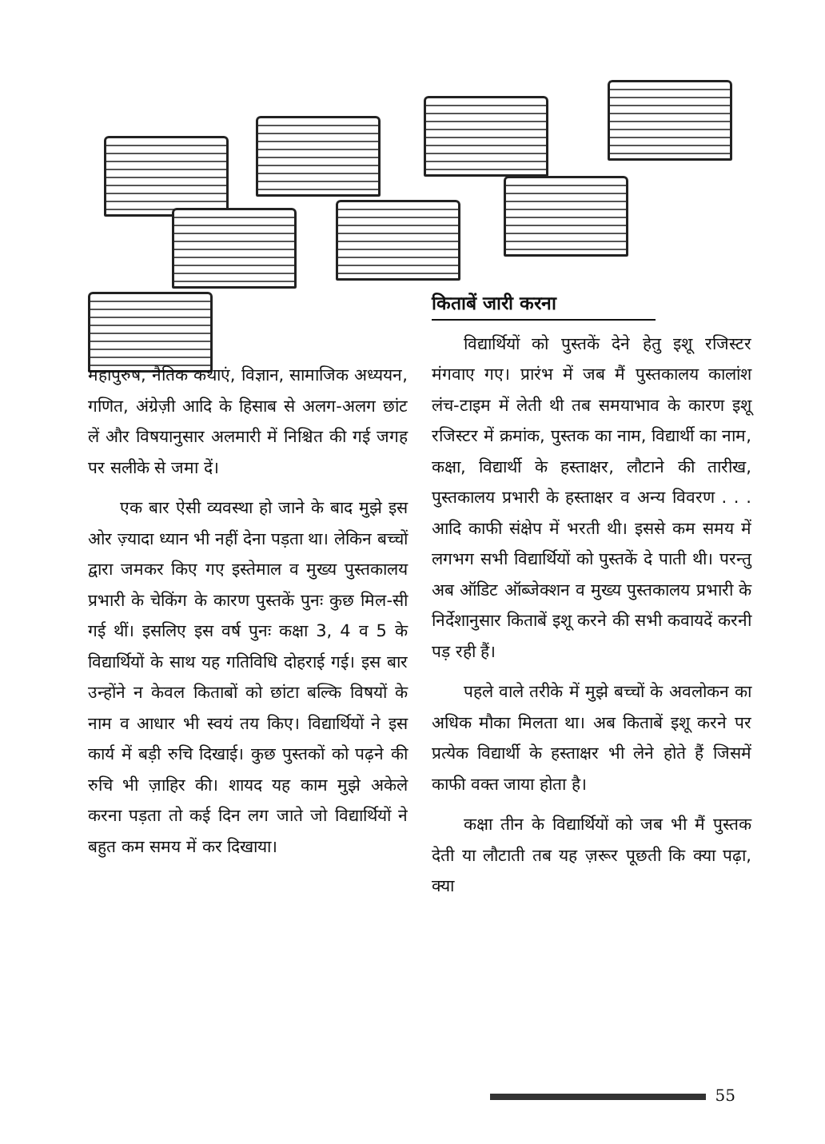महापुरुष, नैतिक कथाएं, विज्ञान, सामाजिक अध्ययन, गणित, अंग्रेज़ी आदि के हिसाब से अलग-अलग छांट लें और विषयानुसार अलमारी में निश्चित की गई जगह पर सलीके से जमा दें।
एक बार ऐसी व्यवस्था हो जाने के बाद मुझे इस ओर ज़्यादा ध्यान भी नहीं देना पड़ता था। लेकिन बच्चों द्वारा जमकर किए गए इस्तेमाल व मुख्य पुस्तकालय प्रभारी के चेकिंग के कारण पुस्तकें पुनः कुछ मिल-सी गई थीं। इसलिए इस वर्ष पुनः कक्षा 3, 4 व 5 के विद्यार्थियों के साथ यह गतिविधि दोहराई गई। इस बार उन्होंने न केवल किताबों को छांटा बल्कि विषयों के नाम व आधार भी स्वयं तय किए। विद्यार्थियों ने इस कार्य में बड़ी रुचि दिखाई। कुछ पुस्तकों को पढ़ने की रुचि भी ज़ाहिर की। शायद यह काम मुझे अकेले करना पड़ता तो कई दिन लग जाते जो विद्यार्थियों ने बहुत कम समय में कर दिखाया।
किताबें जारी करना
विद्यार्थियों को पुस्तकें देने हेतु इशू रजिस्टर मंगवाए गए। प्रारंभ में जब मैं पुस्तकालय कालांश लंच-टाइम में लेती थी तब समयाभाव के कारण इशू रजिस्टर में क्रमांक, पुस्तक का नाम, विद्यार्थी का नाम, कक्षा, विद्यार्थी के हस्ताक्षर, लौटाने की तारीख, पुस्तकालय प्रभारी के हस्ताक्षर व अन्य विवरण . . . आदि काफी संक्षेप में भरती थी। इससे कम समय में लगभग सभी विद्यार्थियों को पुस्तकें दे पाती थी। परन्तु अब ऑडिट ऑब्जेक्शन व मुख्य पुस्तकालय प्रभारी के निर्देशानुसार किताबें इशू करने की सभी कवायदें करनी पड़ रही हैं।
पहले वाले तरीके में मुझे बच्चों के अवलोकन का अधिक मौका मिलता था। अब किताबें इशू करने पर प्रत्येक विद्यार्थी के हस्ताक्षर भी लेने होते हैं जिसमें काफी वक्त जाया होता है।
कक्षा तीन के विद्यार्थियों को जब भी मैं पुस्तक देती या लौटाती तब यह ज़रूर पूछती कि क्या पढ़ा, क्या
55